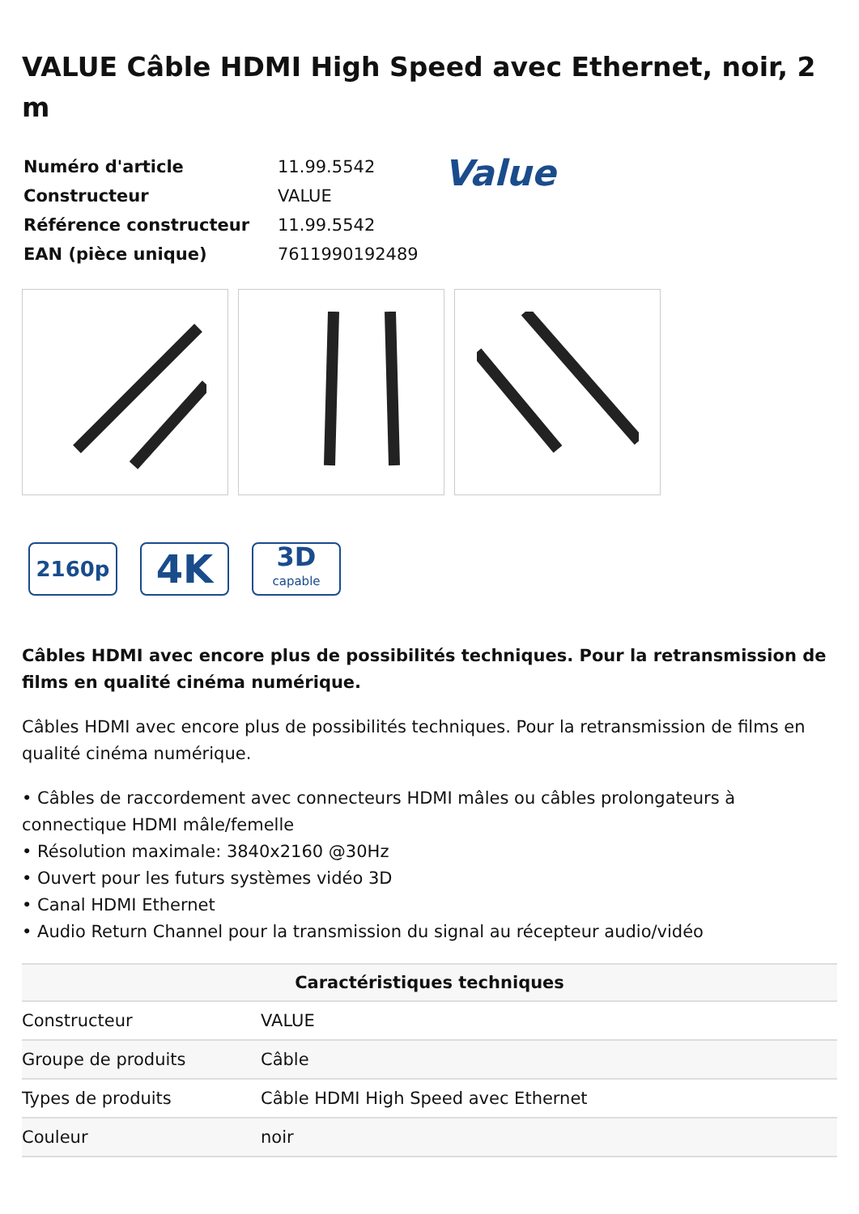VALUE Câble HDMI High Speed avec Ethernet, noir, 2 m
| Numéro d'article | 11.99.5542 |
| Constructeur | VALUE |
| Référence constructeur | 11.99.5542 |
| EAN (pièce unique) | 7611990192489 |
Value
2160p
4K
3D
capable
Câbles HDMI avec encore plus de possibilités techniques. Pour la retransmission de films en qualité cinéma numérique.
Câbles HDMI avec encore plus de possibilités techniques. Pour la retransmission de films en qualité cinéma numérique.
• Câbles de raccordement avec connecteurs HDMI mâles ou câbles prolongateurs à connectique HDMI mâle/femelle
• Résolution maximale: 3840x2160 @30Hz
• Ouvert pour les futurs systèmes vidéo 3D
• Canal HDMI Ethernet
• Audio Return Channel pour la transmission du signal au récepteur audio/vidéo
| Caractéristiques techniques | |
| --- | --- |
| Constructeur | VALUE |
| Groupe de produits | Câble |
| Types de produits | Câble HDMI High Speed avec Ethernet |
| Couleur | noir |